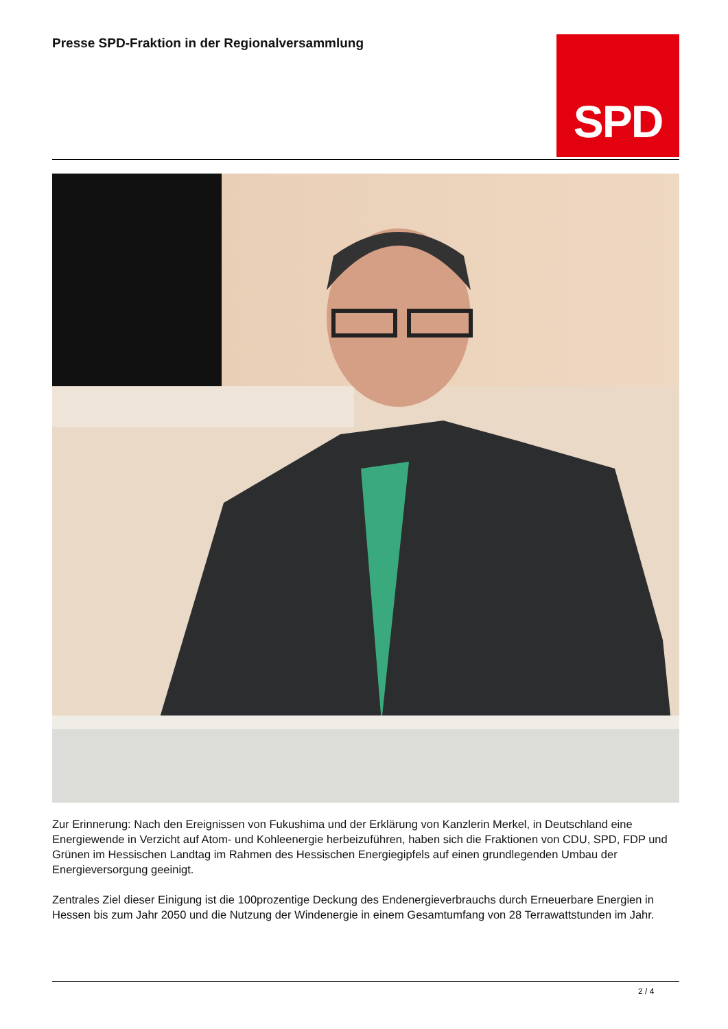Presse SPD-Fraktion in der Regionalversammlung
SPD
Zur Erinnerung: Nach den Ereignissen von Fukushima und der Erklärung von Kanzlerin Merkel, in Deutschland eine Energiewende in Verzicht auf Atom- und Kohleenergie herbeizuführen, haben sich die Fraktionen von CDU, SPD, FDP und Grünen im Hessischen Landtag im Rahmen des Hessischen Energiegipfels auf einen grundlegenden Umbau der Energieversorgung geeinigt.
Zentrales Ziel dieser Einigung ist die 100prozentige Deckung des Endenergieverbrauchs durch Erneuerbare Energien in Hessen bis zum Jahr 2050 und die Nutzung der Windenergie in einem Gesamtumfang von 28 Terrawattstunden im Jahr.
2 / 4